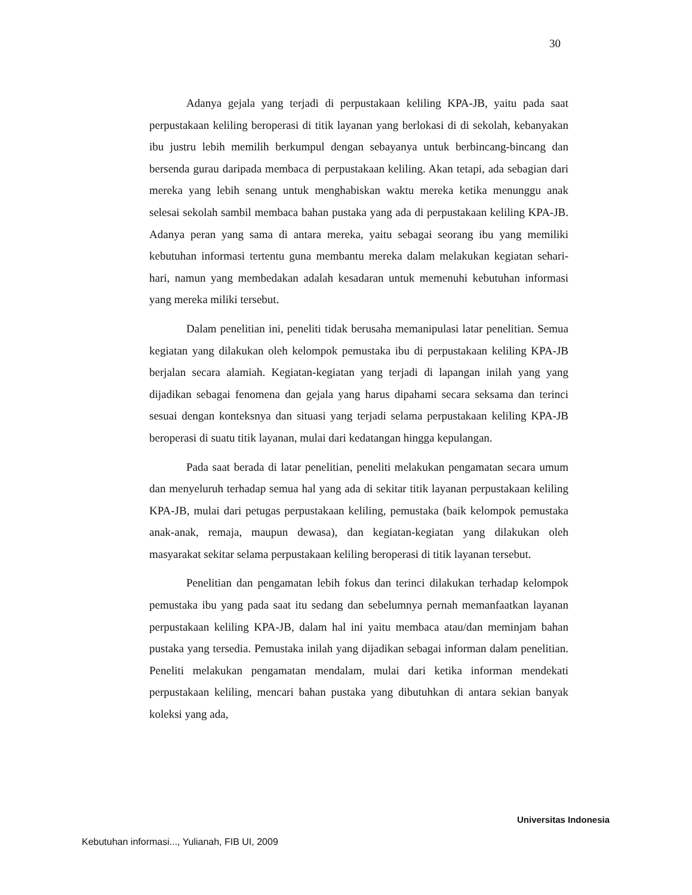30
Adanya gejala yang terjadi di perpustakaan keliling KPA-JB, yaitu pada saat perpustakaan keliling beroperasi di titik layanan yang berlokasi di di sekolah, kebanyakan ibu justru lebih memilih berkumpul dengan sebayanya untuk berbincang-bincang dan bersenda gurau daripada membaca di perpustakaan keliling. Akan tetapi, ada sebagian dari mereka yang lebih senang untuk menghabiskan waktu mereka ketika menunggu anak selesai sekolah sambil membaca bahan pustaka yang ada di perpustakaan keliling KPA-JB. Adanya peran yang sama di antara mereka, yaitu sebagai seorang ibu yang memiliki kebutuhan informasi tertentu guna membantu mereka dalam melakukan kegiatan sehari-hari, namun yang membedakan adalah kesadaran untuk memenuhi kebutuhan informasi yang mereka miliki tersebut.
Dalam penelitian ini, peneliti tidak berusaha memanipulasi latar penelitian. Semua kegiatan yang dilakukan oleh kelompok pemustaka ibu di perpustakaan keliling KPA-JB berjalan secara alamiah. Kegiatan-kegiatan yang terjadi di lapangan inilah yang yang dijadikan sebagai fenomena dan gejala yang harus dipahami secara seksama dan terinci sesuai dengan konteksnya dan situasi yang terjadi selama perpustakaan keliling KPA-JB beroperasi di suatu titik layanan, mulai dari kedatangan hingga kepulangan.
Pada saat berada di latar penelitian, peneliti melakukan pengamatan secara umum dan menyeluruh terhadap semua hal yang ada di sekitar titik layanan perpustakaan keliling KPA-JB, mulai dari petugas perpustakaan keliling, pemustaka (baik kelompok pemustaka anak-anak, remaja, maupun dewasa), dan kegiatan-kegiatan yang dilakukan oleh masyarakat sekitar selama perpustakaan keliling beroperasi di titik layanan tersebut.
Penelitian dan pengamatan lebih fokus dan terinci dilakukan terhadap kelompok pemustaka ibu yang pada saat itu sedang dan sebelumnya pernah memanfaatkan layanan perpustakaan keliling KPA-JB, dalam hal ini yaitu membaca atau/dan meminjam bahan pustaka yang tersedia. Pemustaka inilah yang dijadikan sebagai informan dalam penelitian. Peneliti melakukan pengamatan mendalam, mulai dari ketika informan mendekati perpustakaan keliling, mencari bahan pustaka yang dibutuhkan di antara sekian banyak koleksi yang ada,
Universitas Indonesia
Kebutuhan informasi..., Yulianah, FIB UI, 2009